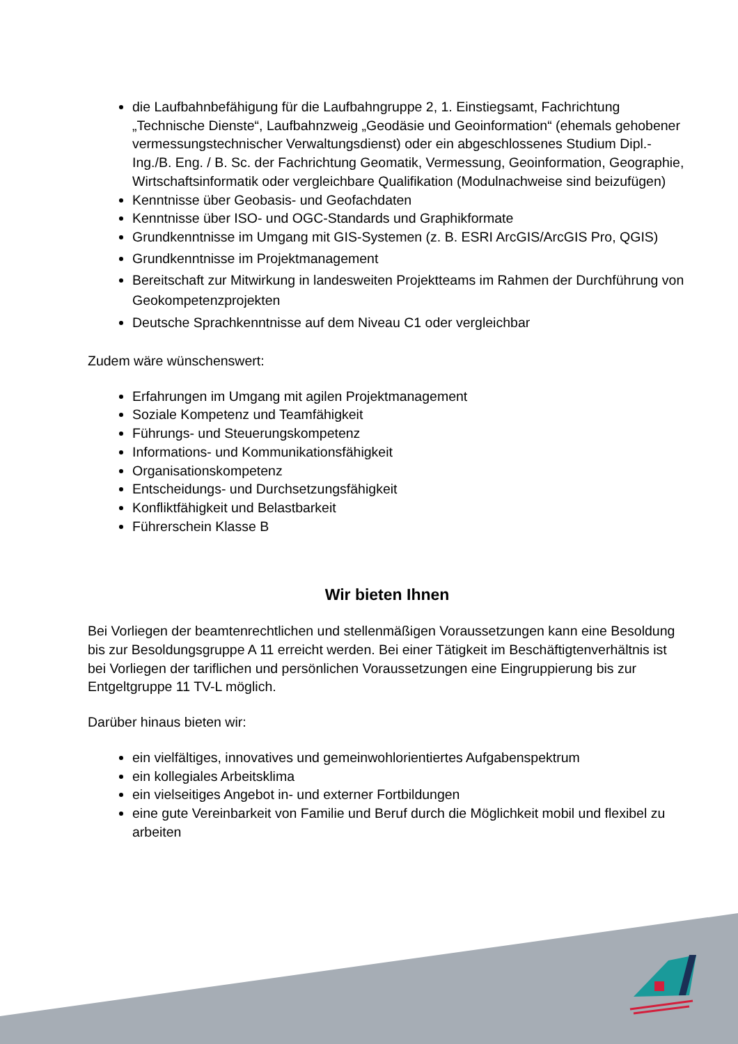die Laufbahnbefähigung für die Laufbahngruppe 2, 1. Einstiegsamt, Fachrichtung „Technische Dienste“, Laufbahnzweig „Geodäsie und Geoinformation“ (ehemals gehobener vermessungstechnischer Verwaltungsdienst) oder ein abgeschlossenes Studium Dipl.-Ing./B. Eng. / B. Sc. der Fachrichtung Geomatik, Vermessung, Geoinformation, Geographie, Wirtschaftsinformatik oder vergleichbare Qualifikation (Modulnachweise sind beizufügen)
Kenntnisse über Geobasis- und Geofachdaten
Kenntnisse über ISO- und OGC-Standards und Graphikformate
Grundkenntnisse im Umgang mit GIS-Systemen (z. B. ESRI ArcGIS/ArcGIS Pro, QGIS)
Grundkenntnisse im Projektmanagement
Bereitschaft zur Mitwirkung in landesweiten Projektteams im Rahmen der Durchführung von Geokompetenzprojekten
Deutsche Sprachkenntnisse auf dem Niveau C1 oder vergleichbar
Zudem wäre wünschenswert:
Erfahrungen im Umgang mit agilen Projektmanagement
Soziale Kompetenz und Teamfähigkeit
Führungs- und Steuerungskompetenz
Informations- und Kommunikationsfähigkeit
Organisationskompetenz
Entscheidungs- und Durchsetzungsfähigkeit
Konfliktfähigkeit und Belastbarkeit
Führerschein Klasse B
Wir bieten Ihnen
Bei Vorliegen der beamtenrechtlichen und stellenmäßigen Voraussetzungen kann eine Besoldung bis zur Besoldungsgruppe A 11 erreicht werden. Bei einer Tätigkeit im Beschäftigtenverhältnis ist bei Vorliegen der tariflichen und persönlichen Voraussetzungen eine Eingruppierung bis zur Entgeltgruppe 11 TV-L möglich.
Darüber hinaus bieten wir:
ein vielfältiges, innovatives und gemeinwohlorientiertes Aufgabenspektrum
ein kollegiales Arbeitsklima
ein vielseitiges Angebot in- und externer Fortbildungen
eine gute Vereinbarkeit von Familie und Beruf durch die Möglichkeit mobil und flexibel zu arbeiten